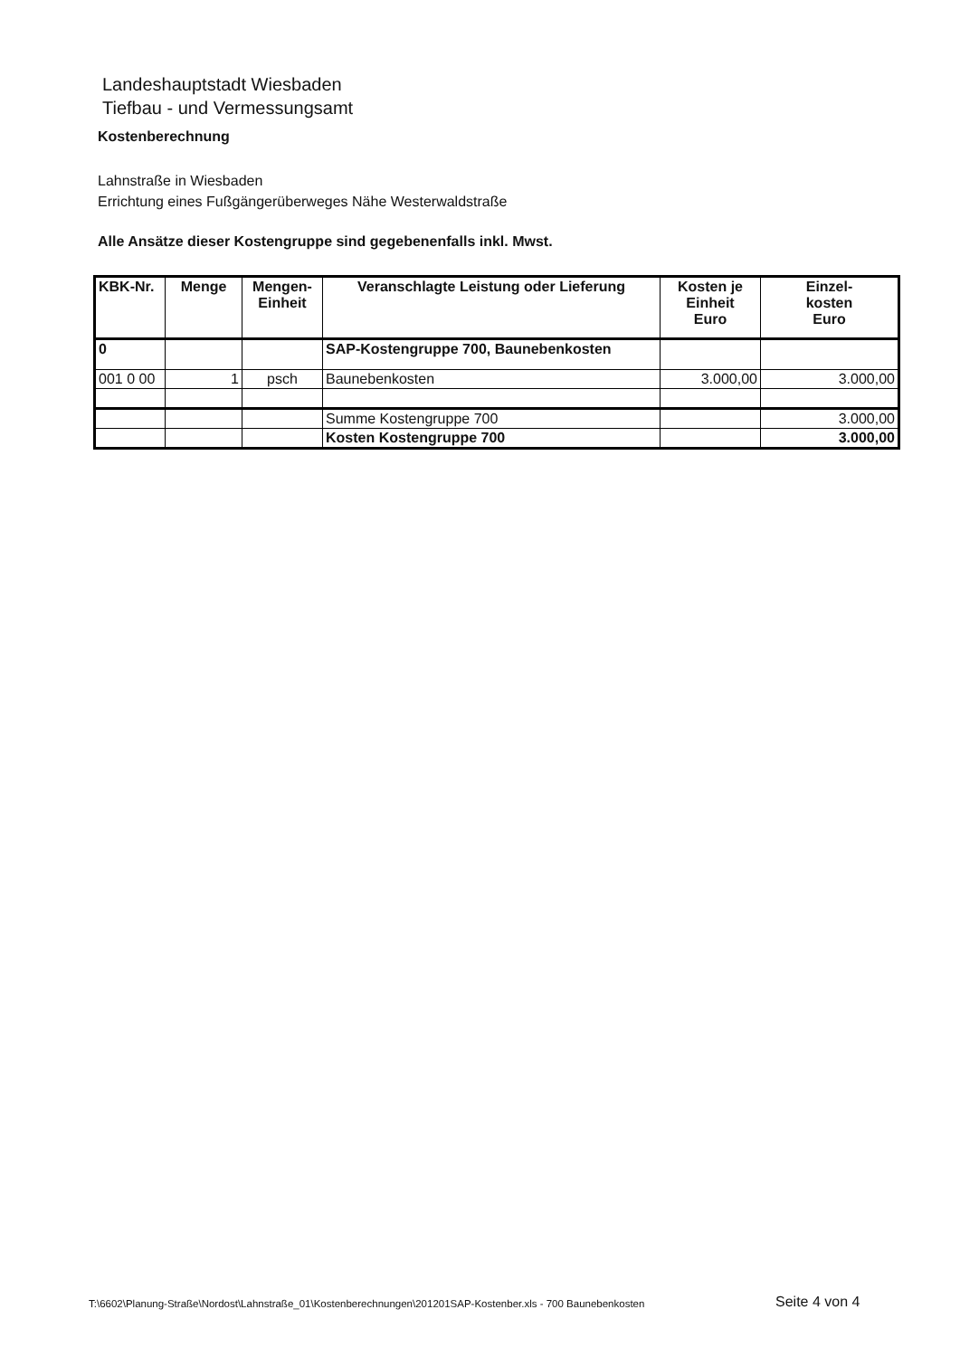Landeshauptstadt Wiesbaden
Tiefbau - und Vermessungsamt
Kostenberechnung
Lahnstraße in Wiesbaden
Errichtung eines Fußgängerüberweges Nähe Westerwaldstraße
Alle Ansätze dieser Kostengruppe sind gegebenenfalls inkl. Mwst.
| KBK-Nr. | Menge | Mengen- Einheit | Veranschlagte Leistung oder Lieferung | Kosten je Einheit Euro | Einzel- kosten Euro |
| --- | --- | --- | --- | --- | --- |
| 0 | | | SAP-Kostengruppe 700, Baunebenkosten | | |
| 001 0 00 | 1 | psch | Baunebenkosten | 3.000,00 | 3.000,00 |
| | | | Summe Kostengruppe 700 | | 3.000,00 |
| | | | Kosten Kostengruppe 700 | | 3.000,00 |
T:\6602\Planung-Straße\Nordost\Lahnstraße_01\Kostenberechnungen\201201SAP-Kostenber.xls - 700 Baunebenkosten
Seite 4 von 4